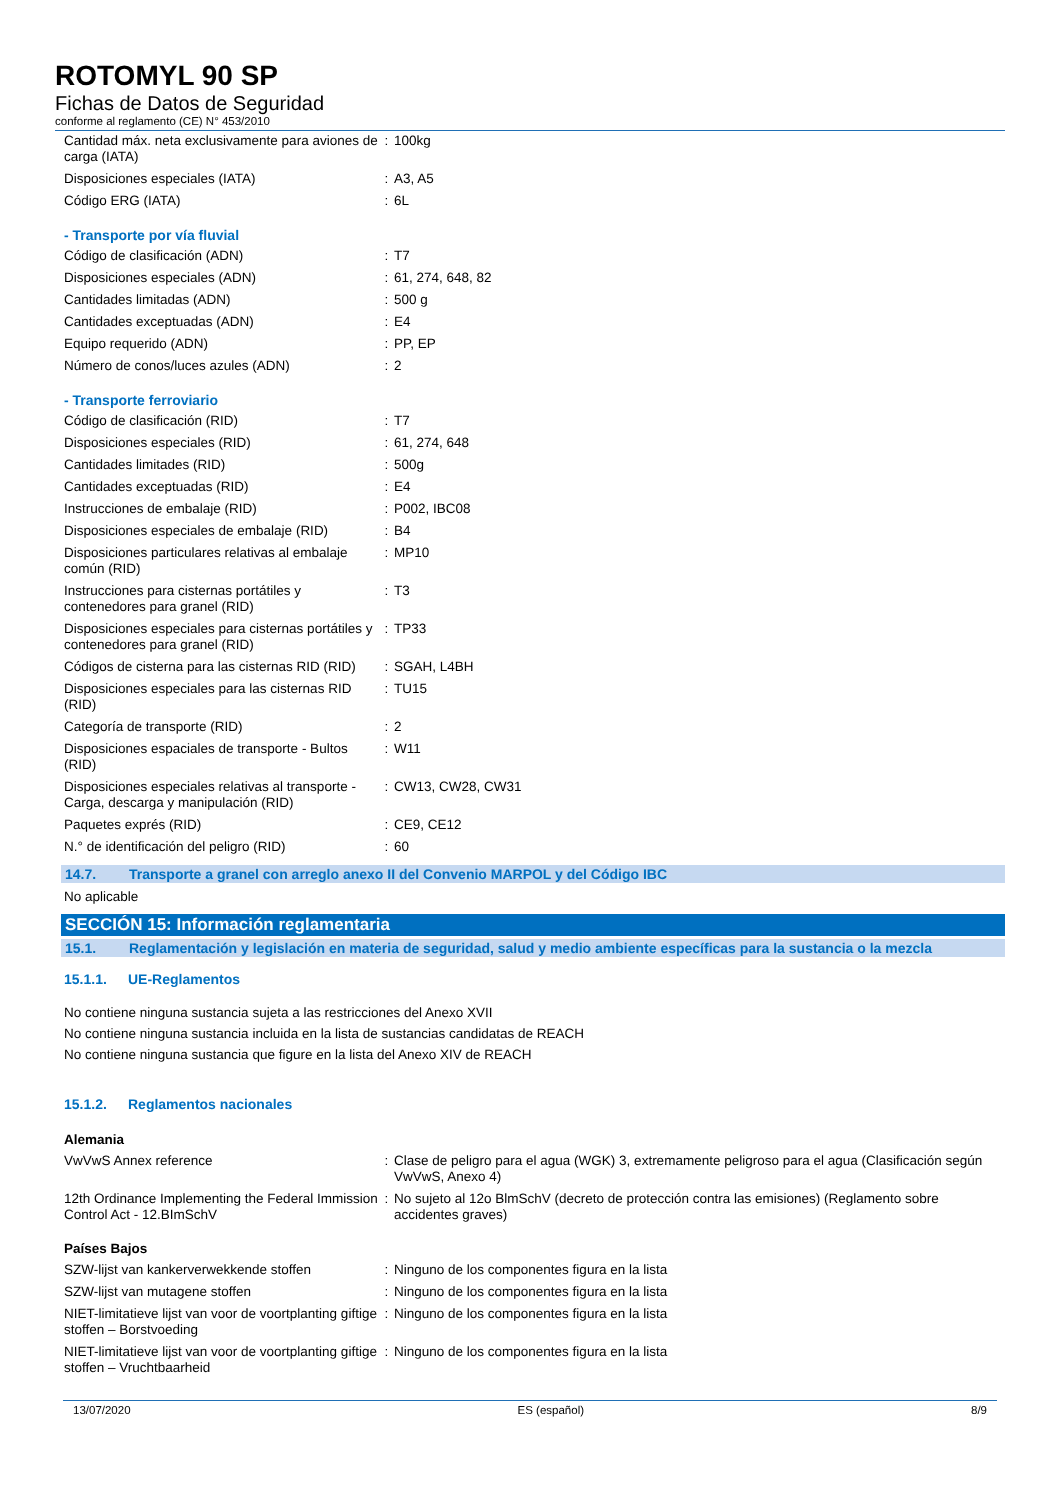ROTOMYL 90 SP
Fichas de Datos de Seguridad
conforme al reglamento (CE) N° 453/2010
| Cantidad máx. neta exclusivamente para aviones de carga (IATA) | : | 100kg |
| Disposiciones especiales (IATA) | : | A3, A5 |
| Código ERG (IATA) | : | 6L |
- Transporte por vía fluvial
| Código de clasificación (ADN) | : | T7 |
| Disposiciones especiales (ADN) | : | 61, 274, 648, 82 |
| Cantidades limitadas (ADN) | : | 500 g |
| Cantidades exceptuadas (ADN) | : | E4 |
| Equipo requerido (ADN) | : | PP, EP |
| Número de conos/luces azules (ADN) | : | 2 |
- Transporte ferroviario
| Código de clasificación (RID) | : | T7 |
| Disposiciones especiales (RID) | : | 61, 274, 648 |
| Cantidades limitades (RID) | : | 500g |
| Cantidades exceptuadas (RID) | : | E4 |
| Instrucciones de embalaje (RID) | : | P002, IBC08 |
| Disposiciones especiales de embalaje (RID) | : | B4 |
| Disposiciones particulares relativas al embalaje común (RID) | : | MP10 |
| Instrucciones para cisternas portátiles y contenedores para granel (RID) | : | T3 |
| Disposiciones especiales para cisternas portátiles y contenedores para granel (RID) | : | TP33 |
| Códigos de cisterna para las cisternas RID (RID) | : | SGAH, L4BH |
| Disposiciones especiales para las cisternas RID (RID) | : | TU15 |
| Categoría de transporte (RID) | : | 2 |
| Disposiciones espaciales de transporte - Bultos (RID) | : | W11 |
| Disposiciones especiales relativas al transporte - Carga, descarga y manipulación (RID) | : | CW13, CW28, CW31 |
| Paquetes exprés (RID) | : | CE9, CE12 |
| N.° de identificación del peligro (RID) | : | 60 |
14.7. Transporte a granel con arreglo anexo II del Convenio MARPOL y del Código IBC
No aplicable
SECCIÓN 15: Información reglamentaria
15.1. Reglamentación y legislación en materia de seguridad, salud y medio ambiente específicas para la sustancia o la mezcla
15.1.1. UE-Reglamentos
No contiene ninguna sustancia sujeta a las restricciones del Anexo XVII
No contiene ninguna sustancia incluida en la lista de sustancias candidatas de REACH
No contiene ninguna sustancia que figure en la lista del Anexo XIV de REACH
15.1.2. Reglamentos nacionales
Alemania
| VwVwS Annex reference | : | Clase de peligro para el agua (WGK) 3, extremamente peligroso para el agua (Clasificación según VwVwS, Anexo 4) |
| 12th Ordinance Implementing the Federal Immission Control Act - 12.BImSchV | : | No sujeto al 12o BlmSchV (decreto de protección contra las emisiones) (Reglamento sobre accidentes graves) |
Países Bajos
| SZW-lijst van kankerverwekkende stoffen | : | Ninguno de los componentes figura en la lista |
| SZW-lijst van mutagene stoffen | : | Ninguno de los componentes figura en la lista |
| NIET-limitatieve lijst van voor de voortplanting giftige stoffen – Borstvoeding | : | Ninguno de los componentes figura en la lista |
| NIET-limitatieve lijst van voor de voortplanting giftige stoffen – Vruchtbaarheid | : | Ninguno de los componentes figura en la lista |
13/07/2020 ES (español) 8/9